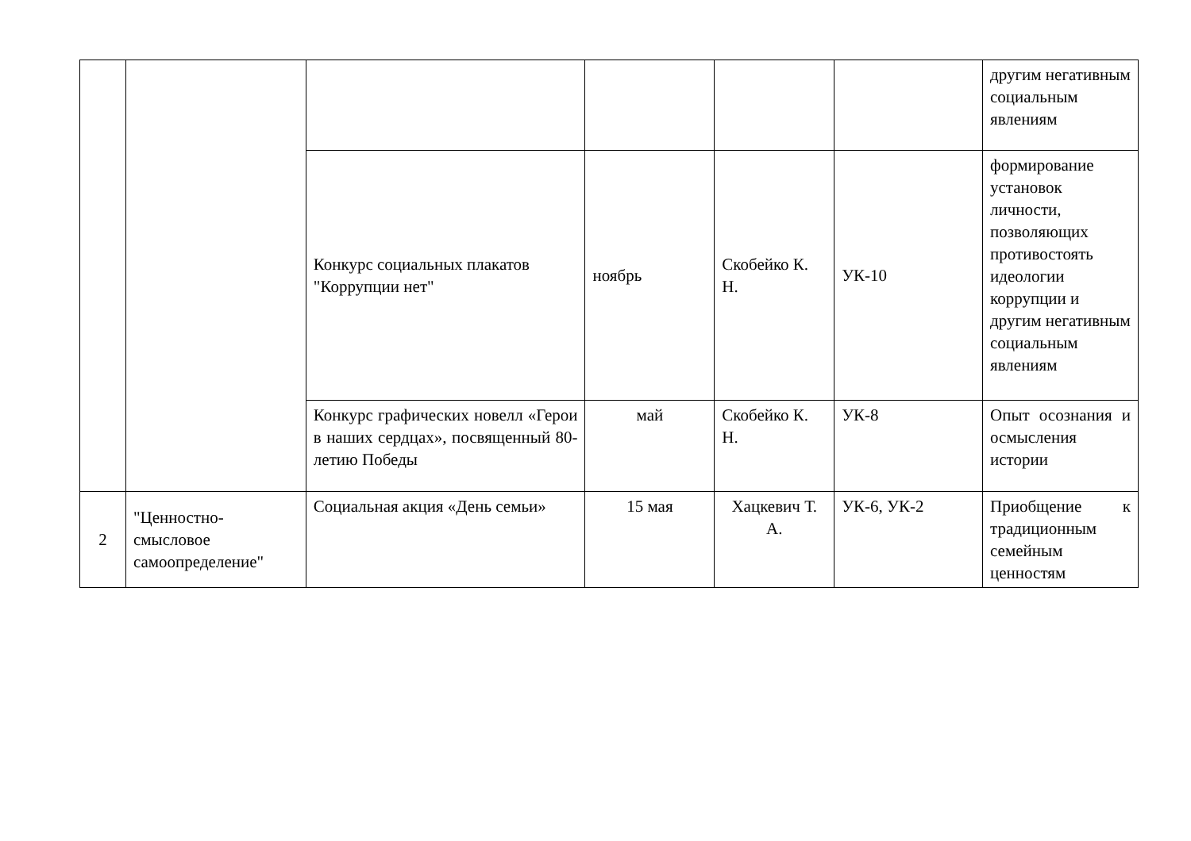| | | | | | | другим негативным социальным явлениям |
| | | Конкурс социальных плакатов "Коррупции нет" | ноябрь | Скобейко К. Н. | УК-10 | формирование установок личности, позволяющих противостоять идеологии коррупции и другим негативным социальным явлениям |
| | | Конкурс графических новелл «Герои в наших сердцах», посвященный 80-летию Победы | май | Скобейко К. Н. | УК-8 | Опыт осознания и осмысления истории |
| 2 | "Ценностно-смысловое самоопределение" | Социальная акция «День семьи» | 15 мая | Хацкевич Т. А. | УК-6, УК-2 | Приобщение к традиционным семейным ценностям |